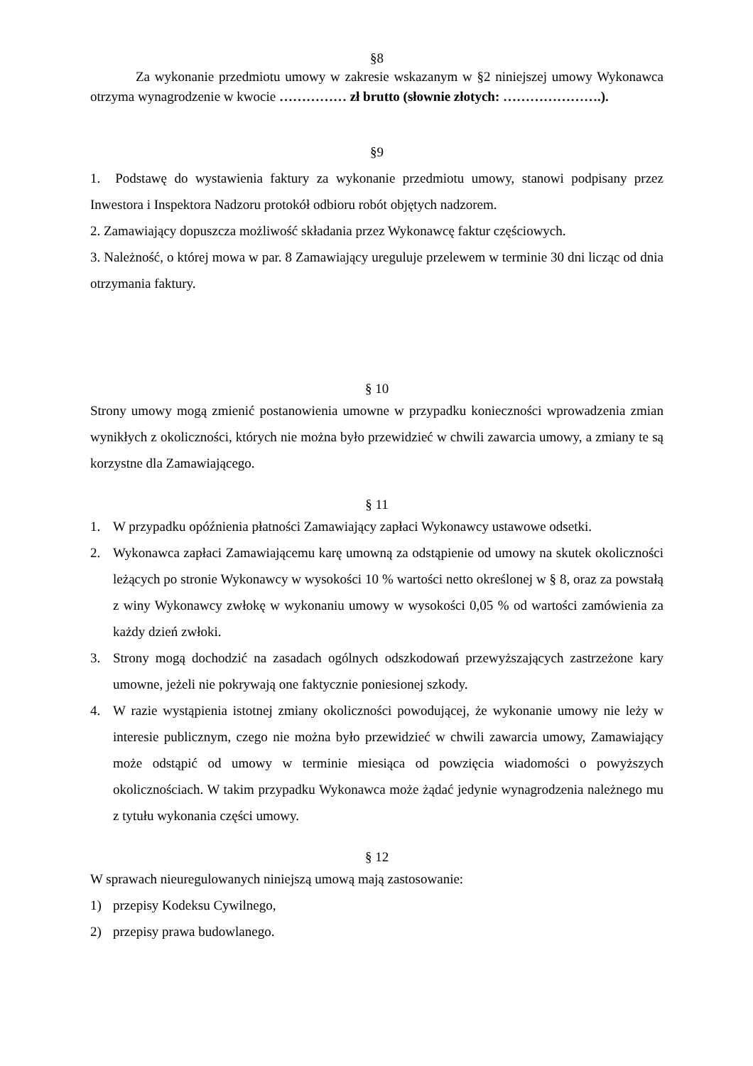§8
Za wykonanie przedmiotu umowy w zakresie wskazanym w §2 niniejszej umowy Wykonawca otrzyma wynagrodzenie w kwocie …………… zł brutto (słownie złotych: ………………….).
§9
1. Podstawę do wystawienia faktury za wykonanie przedmiotu umowy, stanowi podpisany przez Inwestora i Inspektora Nadzoru protokół odbioru robót objętych nadzorem.
2. Zamawiający dopuszcza możliwość składania przez Wykonawcę faktur częściowych.
3. Należność, o której mowa w par. 8 Zamawiający ureguluje przelewem w terminie 30 dni licząc od dnia otrzymania faktury.
§ 10
Strony umowy mogą zmienić postanowienia umowne w przypadku konieczności wprowadzenia zmian wynikłych z okoliczności, których nie można było przewidzieć w chwili zawarcia umowy, a zmiany te są korzystne dla Zamawiającego.
§ 11
1. W przypadku opóźnienia płatności Zamawiający zapłaci Wykonawcy ustawowe odsetki.
2. Wykonawca zapłaci Zamawiającemu karę umowną za odstąpienie od umowy na skutek okoliczności leżących po stronie Wykonawcy w wysokości 10 % wartości netto określonej w § 8, oraz za powstałą z winy Wykonawcy zwłokę w wykonaniu umowy w wysokości 0,05 % od wartości zamówienia za każdy dzień zwłoki.
3. Strony mogą dochodzić na zasadach ogólnych odszkodowań przewyższających zastrzeżone kary umowne, jeżeli nie pokrywają one faktycznie poniesionej szkody.
4. W razie wystąpienia istotnej zmiany okoliczności powodującej, że wykonanie umowy nie leży w interesie publicznym, czego nie można było przewidzieć w chwili zawarcia umowy, Zamawiający może odstąpić od umowy w terminie miesiąca od powzięcia wiadomości o powyższych okolicznościach. W takim przypadku Wykonawca może żądać jedynie wynagrodzenia należnego mu z tytułu wykonania części umowy.
§ 12
W sprawach nieuregulowanych niniejszą umową mają zastosowanie:
1) przepisy Kodeksu Cywilnego,
2) przepisy prawa budowlanego.